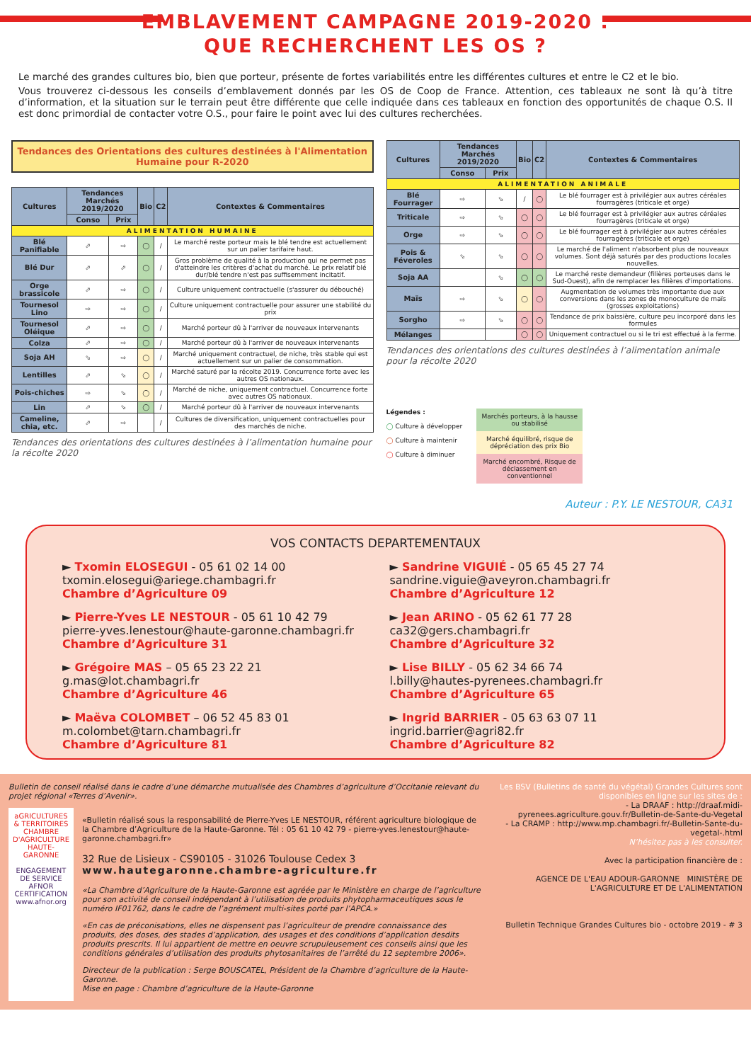EMBLAVEMENT CAMPAGNE 2019-2020 :
QUE RECHERCHENT LES OS ?
Le marché des grandes cultures bio, bien que porteur, présente de fortes variabilités entre les différentes cultures et entre le C2 et le bio.
Vous trouverez ci-dessous les conseils d’emblavement donnés par les OS de Coop de France. Attention, ces tableaux ne sont là qu’à titre d’information, et la situation sur le terrain peut être différente que celle indiquée dans ces tableaux en fonction des opportunités de chaque O.S. Il est donc primordial de contacter votre O.S., pour faire le point avec lui des cultures recherchées.
Tendances des Orientations des cultures destinées à l'Alimentation Humaine pour R-2020
| Cultures | Tendances Marchés 2019/2020 | | Bio | C2 | Contextes & Commentaires |
| --- | --- | --- | --- | --- | --- |
| | Conso | Prix | | | |
| ALIMENTATION HUMAINE | | | | | |
| Blé Panifiable | ⬀ | ⇨ | ◯ | / | Le marché reste porteur mais le blé tendre est actuellement sur un palier tarifaire haut. |
| Blé Dur | ⬀ | ⬀ | ◯ | / | Gros problème de qualité à la production qui ne permet pas d'atteindre les critères d'achat du marché. Le prix relatif blé dur/blé tendre n'est pas suffisemment incitatif. |
| Orge brassicole | ⬀ | ⇨ | ◯ | / | Culture uniquement contractuelle (s'assurer du débouché) |
| Tournesol Lino | ⇨ | ⇨ | ◯ | / | Culture uniquement contractuelle pour assurer une stabilité du prix |
| Tournesol Oléique | ⬀ | ⇨ | ◯ | / | Marché porteur dû à l'arriver de nouveaux intervenants |
| Colza | ⬀ | ⇨ | ◯ | / | Marché porteur dû à l'arriver de nouveaux intervenants |
| Soja AH | ⬂ | ⇨ | ◯ | / | Marché uniquement contractuel, de niche, très stable qui est actuellement sur un palier de consommation. |
| Lentilles | ⬀ | ⬂ | ◯ | / | Marché saturé par la récolte 2019. Concurrence forte avec les autres OS nationaux. |
| Pois-chiches | ⇨ | ⬂ | ◯ | / | Marché de niche, uniquement contractuel. Concurrence forte avec autres OS nationaux. |
| Lin | ⬀ | ⬂ | ◯ | / | Marché porteur dû à l'arriver de nouveaux intervenants |
| Cameline, chia, etc. | ⬀ | ⇨ | | / | Cultures de diversification, uniquement contractuelles pour des marchés de niche. |
Tendances des orientations des cultures destinées à l’alimentation humaine pour la récolte 2020
| Cultures | Tendances Marchés 2019/2020 | | Bio | C2 | Contextes & Commentaires |
| --- | --- | --- | --- | --- | --- |
| | Conso | Prix | | | |
| ALIMENTATION ANIMALE | | | | | |
| Blé Fourrager | ⇨ | ⬂ | / | ◯ | Le blé fourrager est à privilégier aux autres céréales fourragères (triticale et orge) |
| Triticale | ⇨ | ⬂ | ◯ | ◯ | Le blé fourrager est à privilégier aux autres céréales fourragères (triticale et orge) |
| Orge | ⇨ | ⬂ | ◯ | ◯ | Le blé fourrager est à privilégier aux autres céréales fourragères (triticale et orge) |
| Pois & Féveroles | ⬂ | ⬂ | ◯ | ◯ | Le marché de l'aliment n'absorbent plus de nouveaux volumes. Sont déjà saturés par des productions locales nouvelles. |
| Soja AA | | ⬂ | ◯ | ◯ | Le marché reste demandeur (filières porteuses dans le Sud-Ouest), afin de remplacer les filières d'importations. |
| Maïs | ⇨ | ⬂ | ◯ | ◯ | Augmentation de volumes très importante due aux conversions dans les zones de monoculture de maïs (grosses exploitations) |
| Sorgho | ⇨ | ⬂ | ◯ | ◯ | Tendance de prix baissière, culture peu incorporé dans les formules |
| Mélanges | | | ◯ | ◯ | Uniquement contractuel ou si le tri est effectué à la ferme. |
Tendances des orientations des cultures destinées à l’alimentation animale pour la récolte 2020
Légendes :
◯ Culture à développer
◯ Culture à maintenir
◯ Culture à diminuer
Marchés porteurs, à la hausse ou stabilisé
Marché équilibré, risque de dépréciation des prix Bio
Marché encombré, Risque de déclassement en conventionnel
Auteur : P.Y. LE NESTOUR, CA31
VOS CONTACTS DEPARTEMENTAUX
► Txomin ELOSEGUI - 05 61 02 14 00
txomin.elosegui@ariege.chambagri.fr
Chambre d’Agriculture 09
► Sandrine VIGUIÉ - 05 65 45 27 74
sandrine.viguie@aveyron.chambagri.fr
Chambre d’Agriculture 12
► Pierre-Yves LE NESTOUR - 05 61 10 42 79
pierre-yves.lenestour@haute-garonne.chambagri.fr
Chambre d’Agriculture 31
► Jean ARINO - 05 62 61 77 28
ca32@gers.chambagri.fr
Chambre d’Agriculture 32
► Grégoire MAS – 05 65 23 22 21
g.mas@lot.chambagri.fr
Chambre d’Agriculture 46
► Lise BILLY - 05 62 34 66 74
l.billy@hautes-pyrenees.chambagri.fr
Chambre d’Agriculture 65
► Maëva COLOMBET – 06 52 45 83 01
m.colombet@tarn.chambagri.fr
Chambre d’Agriculture 81
► Ingrid BARRIER - 05 63 63 07 11
ingrid.barrier@agri82.fr
Chambre d’Agriculture 82
Bulletin de conseil réalisé dans le cadre d’une démarche mutualisée des Chambres d’agriculture d’Occitanie relevant du projet régional «Terres d’Avenir».
aGRICULTURES & TERRITOIRES
CHAMBRE D'AGRICULTURE
HAUTE-GARONNE
ENGAGEMENT DE SERVICE
AFNOR CERTIFICATION
www.afnor.org
«Bulletin réalisé sous la responsabilité de Pierre-Yves LE NESTOUR, référent agriculture biologique de la Chambre d’Agriculture de la Haute-Garonne. Tél : 05 61 10 42 79 - pierre-yves.lenestour@haute-garonne.chambagri.fr»
32 Rue de Lisieux - CS90105 - 31026 Toulouse Cedex 3
www.hautegaronne.chambre-agriculture.fr
«La Chambre d’Agriculture de la Haute-Garonne est agréée par le Ministère en charge de l’agriculture pour son activité de conseil indépendant à l’utilisation de produits phytopharmaceutiques sous le numéro IF01762, dans le cadre de l’agrément multi-sites porté par l’APCA.»
«En cas de préconisations, elles ne dispensent pas l’agriculteur de prendre connaissance des produits, des doses, des stades d’application, des usages et des conditions d’application desdits produits prescrits. Il lui appartient de mettre en oeuvre scrupuleusement ces conseils ainsi que les conditions générales d’utilisation des produits phytosanitaires de l’arrêté du 12 septembre 2006».
Directeur de la publication : Serge BOUSCATEL, Président de la Chambre d’agriculture de la Haute-Garonne.
Mise en page : Chambre d’agriculture de la Haute-Garonne
Les BSV (Bulletins de santé du végétal) Grandes Cultures sont disponibles en ligne sur les sites de :
- La DRAAF : http://draaf.midi-pyrenees.agriculture.gouv.fr/Bulletin-de-Sante-du-Vegetal
- La CRAMP : http://www.mp.chambagri.fr/-Bulletin-Sante-du-vegetal-.html
N’hésitez pas à les consulter.
Avec la participation financière de :
AGENCE DE L'EAU ADOUR-GARONNE MINISTÈRE DE L'AGRICULTURE ET DE L'ALIMENTATION
Bulletin Technique Grandes Cultures bio - octobre 2019 - # 3